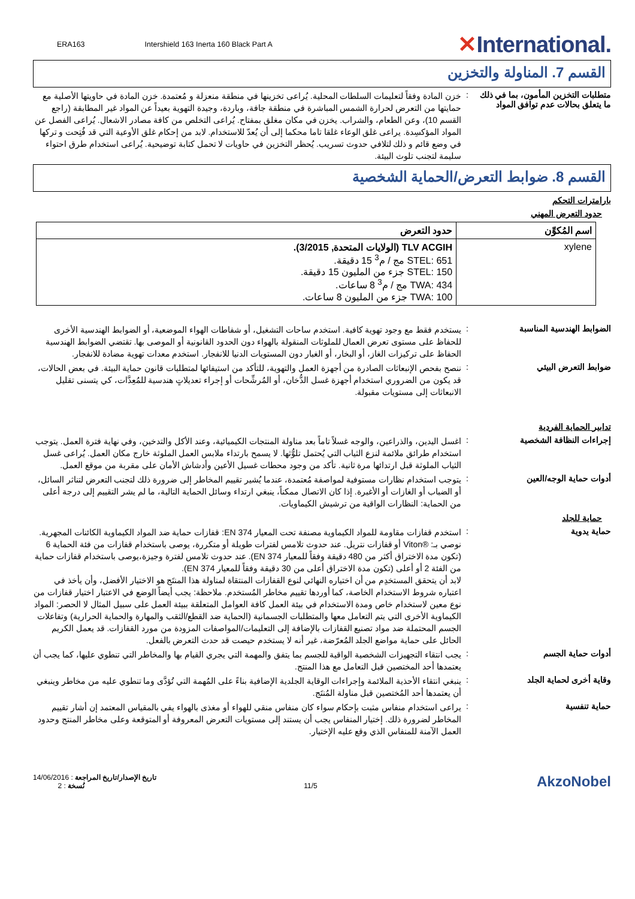ERA163 Intershield 163 Inerta 160 Black Part A
✕International.
القسم 7. المناولة والتخزين
متطلبات التخزين المأمون، بما في ذلك ما يتعلق بحالات عدم توافق المواد
:
خزن المادة وفقاً لتعليمات السلطات المحلية. يُراعى تخزينها في منطقة منعزلة و مُعتمدة. خزن المادة في حاويتها الأصلية مع حمايتها من التعرض لحرارة الشمس المباشرة في منطقة جافة، وباردة، وجيدة التهوية بعيداً عن المواد غير المطابقة (راجع القسم 10)، وعن الطعام، والشراب. يخزن في مكان مغلق بمفتاح. يُراعى التخلص من كافة مصادر الاشعال. يُراعى الفصل عن المواد المؤكسِدة. يراعى غلق الوعاء غلقا تاما محكما إلى أن يُعدّ للاستخدام. لابد من إحكام غلق الأوعية التي قد فُتِحت و تركها في وضع قائم و ذلك لتلافي حدوث تسريب. يُحظر التخزين في حاويات لا تحمل كتابة توضيحية. يُراعى استخدام طرق احتواء سليمة لتجنب تلوث البيئة.
القسم 8. ضوابط التعرض/الحماية الشخصية
بارامترات التحكم
حدود التعرض المهني
| اسم المُكوِّن | حدود التعرض |
| --- | --- |
| xylene | TLV ACGIH (الولايات المتحدة, 3/2015). STEL: 651 مج / م<sup>3</sup> 15 دقيقة. STEL: 150 جزء من المليون 15 دقيقة. TWA: 434 مج / م<sup>3</sup> 8 ساعات. TWA: 100 جزء من المليون 8 ساعات. |
الضوابط الهندسية المناسبة :
يستخدم فقط مع وجود تهوية كافية. استخدم ساحات التشغيل، أو شفاطات الهواء الموضعية، أو الضوابط الهندسية الأخرى للحفاظ على مستوى تعرض العمال للملوثات المنقولة بالهواء دون الحدود القانونية أو الموصى بها. تقتضي الضوابط الهندسية الحفاظ على تركيزات الغاز، أو البخار، أو الغبار دون المستويات الدنيا للانفجار. استخدم معدات تهوية مضادة للانفجار.
ضوابط التعرض البيئي :
ننصح بفحص الإنبعاثات الصادرة من أجهزة العمل والتهوية، للتأكد من استيفائها لمتطلبات قانون حماية البيئة. في بعض الحالات، قد يكون من الضروري استخدام أجهزة غسل الدُّخان، أو المُرشِّحات أو إجراء تعديلاتٍ هندسية للمُعِدَّات، كي يتسنى تقليل الانبعاثات إلى مستويات مقبولة.
تدابير الحماية الفردية
إجراءات النظافة الشخصية :
اغسل اليدين، والذراعين، والوجه غسلاً تاماً بعد مناولة المنتجات الكيميائية، وعند الأكل والتدخين، وفي نهاية فترة العمل. يتوجب استخدام طرائق ملائمة لنزع الثياب التي يُحتمل تلوُّثها. لا يسمح بارتداء ملابس العمل الملوثة خارج مكان العمل. يُراعى غسل الثياب الملوثة قبل ارتدائها مرة ثانية. تأكد من وجود محطات غسيل الأعين وأدشاش الأمان على مقربة من موقع العمل.
أدوات حماية الوجه/العين :
يتوجب استخدام نظارات مستوفية لمواصفة مُعتمدة، عندما يُشير تقييم المخاطر إلى ضرورة ذلك لتجنب التعرض لتناثر السائل، أو الضباب أو الغازات أو الأغبرة. إذا كان الاتصال ممكناً، ينبغي ارتداء وسائل الحماية التالية، ما لم يشر التقييم إلى درجة أعلى من الحماية: النظارات الواقية من ترشيش الكيماويات.
حماية للجلد
حماية يدوية :
استخدم قفازات مقاومة للمواد الكيماوية مصنفة تحت المعيار EN 374: قفازات حماية ضد المواد الكيماوية الكائنات المجهرية.
نوصي بـ: ®Viton أو قفازات نتريل. عند حدوث تلامس لفترات طويلة أو متكررة، يوصى باستخدام قفازات من فئة الحماية 6 (تكون مدة الاختراق أكثر من 480 دقيقة وفقاً للمعيار EN 374). عند حدوث تلامس لفترة وجيزة،يوصى باستخدام قفازات حماية من الفئة 2 أو أعلى (تكون مدة الاختراق أعلى من 30 دقيقة وفقاً للمعيار EN 374).
لابد أن يتحقق المستخدِم من أن اختياره النهائي لنوع القفازات المنتقاة لمناولة هذا المنتَج هو الاختيار الأفضل، وأن يأخذ في اعتباره شروط الاستخدام الخاصة، كما أوردها تقييم مخاطر المُستخدم. ملاحظة: يجب أيضاً الوضع في الاعتبار اختيار قفازات من نوع معين لاستخدام خاص ومدة الاستخدام في بيئة العمل كافة العوامل المتعلقة ببيئة العمل على سبيل المثال لا الحصر: المواد الكيماوية الأخرى التي يتم التعامل معها والمتطلبات الجسمانية (الحماية ضد القطع/الثقب والمهارة والحماية الحرارية) وتفاعلات الجسم المحتملة ضد مواد تصنيع القفازات بالإضافة إلى التعليمات/المواصفات المزودة من مورد القفازات. قد يعمل الكريم الحائل على حماية مواضع الجلد المُعرّضة، غير أنه لا يستخدم حيصت قد حدث التعرض بالفعل.
أدوات حماية الجسم :
يجب انتقاء التجهيزات الشخصية الواقية للجسم بما يتفق والمهمة التي يجري القيام بها والمخاطر التي تنطوي عليها، كما يجب أن يعتمدها أحد المختصين قبل التعامل مع هذا المنتج.
وقاية أخرى لحماية الجلد :
ينبغي انتقاء الأحذية الملائمة وإجراءات الوقاية الجلدية الإضافية بناءً على المُهمة التي تُؤدَّى وما تنطوي عليه من مخاطر وينبغي أن يعتمدها أحد المُختصين قبل مناولة المُنتَج.
حماية تنفسية :
يراعى استخدام منفاس مثبت بإحكام سواء كان منفاس منقي للهواء أو مغذى بالهواء يفي بالمقياس المعتمد إن أشار تقييم المخاطر لضرورة ذلك. إختيار المنفاس يجب أن يستند إلى مستويات التعرض المعروفة أو المتوقعة وعلى مخاطر المنتج وحدود العمل الآمنة للمنفاس الذي وقع عليه الإختيار.
تاريخ الإصدار/تاريخ المراجعة : 14/06/2016
نُسخة : 2
11/5
AkzoNobel